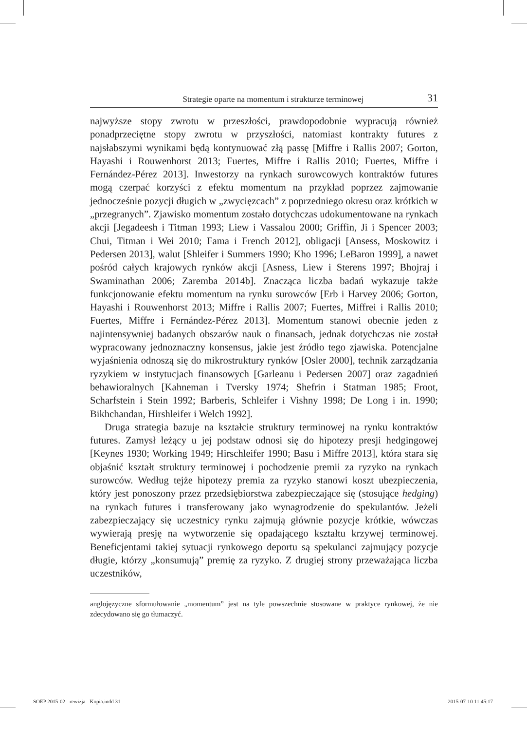Strategie oparte na momentum i strukturze terminowej 31
najwyższe stopy zwrotu w przeszłości, prawdopodobnie wypracują również ponadprzeciętne stopy zwrotu w przyszłości, natomiast kontrakty futures z najsłabszymi wynikami będą kontynuować złą passę [Miffre i Rallis 2007; Gorton, Hayashi i Rouwenhorst 2013; Fuertes, Miffre i Rallis 2010; Fuertes, Miffre i Fernández-Pérez 2013]. Inwestorzy na rynkach surowcowych kontraktów futures mogą czerpać korzyści z efektu momentum na przykład poprzez zajmowanie jednocześnie pozycji długich w „zwycięzcach” z poprzedniego okresu oraz krótkich w „przegranych”. Zjawisko momentum zostało dotychczas udokumentowane na rynkach akcji [Jegadeesh i Titman 1993; Liew i Vassalou 2000; Griffin, Ji i Spencer 2003; Chui, Titman i Wei 2010; Fama i French 2012], obligacji [Ansess, Moskowitz i Pedersen 2013], walut [Shleifer i Summers 1990; Kho 1996; LeBaron 1999], a nawet pośród całych krajowych rynków akcji [Asness, Liew i Sterens 1997; Bhojraj i Swaminathan 2006; Zaremba 2014b]. Znacząca liczba badań wykazuje także funkcjonowanie efektu momentum na rynku surowców [Erb i Harvey 2006; Gorton, Hayashi i Rouwenhorst 2013; Miffre i Rallis 2007; Fuertes, Miffrei i Rallis 2010; Fuertes, Miffre i Fernández-Pérez 2013]. Momentum stanowi obecnie jeden z najintensywniej badanych obszarów nauk o finansach, jednak dotychczas nie został wypracowany jednoznaczny konsensus, jakie jest źródło tego zjawiska. Potencjalne wyjaśnienia odnoszą się do mikrostruktury rynków [Osler 2000], technik zarządzania ryzykiem w instytucjach finansowych [Garleanu i Pedersen 2007] oraz zagadnień behawioralnych [Kahneman i Tversky 1974; Shefrin i Statman 1985; Froot, Scharfstein i Stein 1992; Barberis, Schleifer i Vishny 1998; De Long i in. 1990; Bikhchandan, Hirshleifer i Welch 1992].
Druga strategia bazuje na kształcie struktury terminowej na rynku kontraktów futures. Zamysł leżący u jej podstaw odnosi się do hipotezy presji hedgingowej [Keynes 1930; Working 1949; Hirschleifer 1990; Basu i Miffre 2013], która stara się objaśnić kształt struktury terminowej i pochodzenie premii za ryzyko na rynkach surowców. Według tejże hipotezy premia za ryzyko stanowi koszt ubezpieczenia, który jest ponoszony przez przedsiębiorstwa zabezpieczające się (stosujące hedging) na rynkach futures i transferowany jako wynagrodzenie do spekulantów. Jeżeli zabezpieczający się uczestnicy rynku zajmują głównie pozycje krótkie, wówczas wywierają presję na wytworzenie się opadającego kształtu krzywej terminowej. Beneficjentami takiej sytuacji rynkowego deportu są spekulanci zajmujący pozycje długie, którzy „konsumują” premię za ryzyko. Z drugiej strony przeważająca liczba uczestników,
anglojęzyczne sformułowanie „momentum” jest na tyle powszechnie stosowane w praktyce rynkowej, że nie zdecydowano się go tłumaczyć.
SOEP 2015-02 - rewizja - Kopia.indd 31
2015-07-10 11:45:17